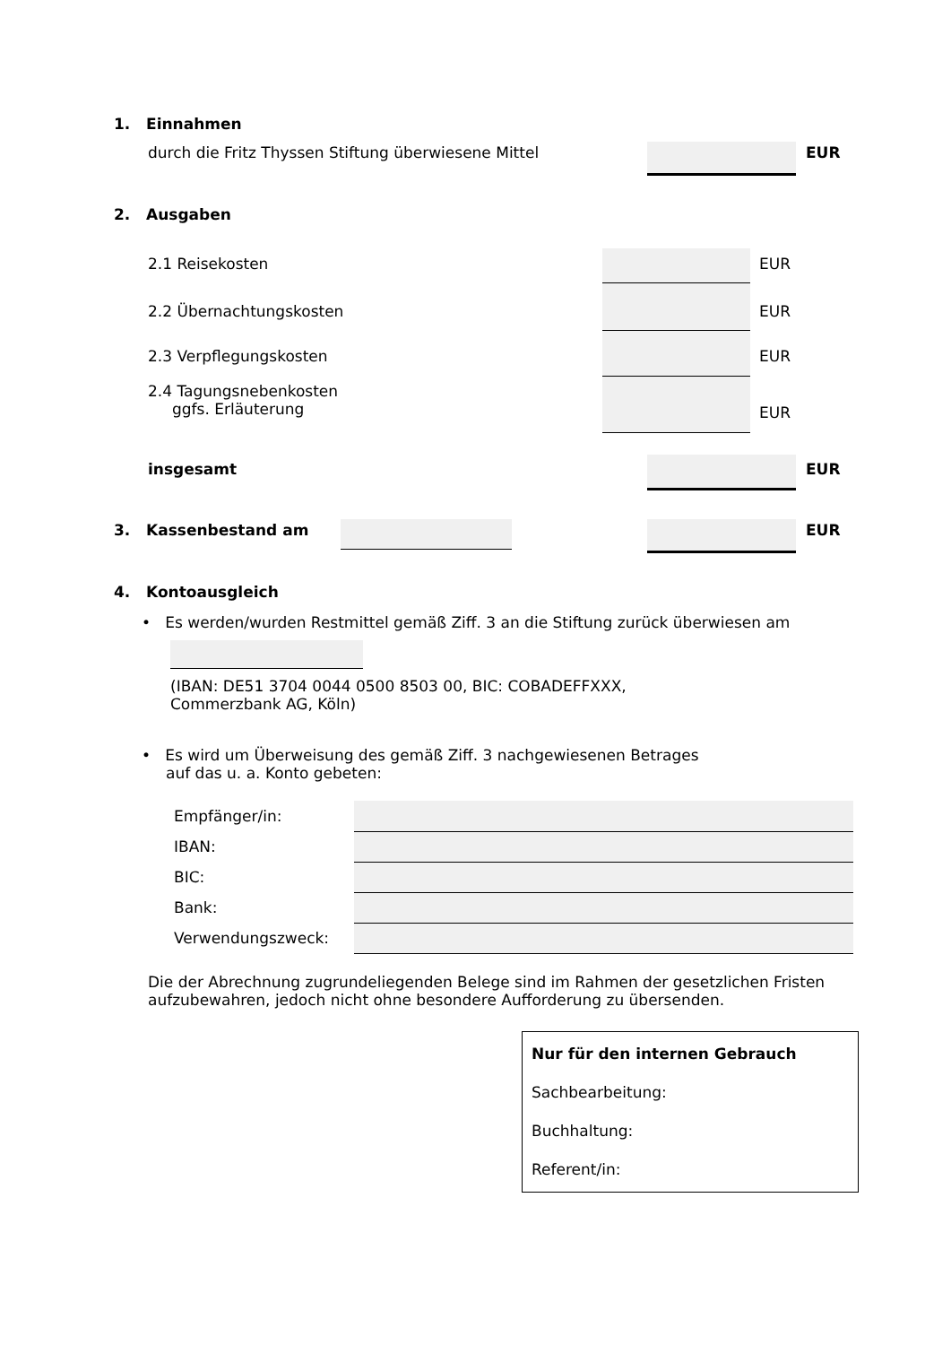1. Einnahmen
durch die Fritz Thyssen Stiftung überwiesene Mittel
EUR
2. Ausgaben
2.1 Reisekosten EUR
2.2 Übernachtungskosten EUR
2.3 Verpflegungskosten EUR
2.4 Tagungsnebenkosten
ggfs. Erläuterung
EUR
insgesamt EUR
3. Kassenbestand am EUR
4. Kontoausgleich
• Es werden/wurden Restmittel gemäß Ziff. 3 an die Stiftung zurück überwiesen am
(IBAN: DE51 3704 0044 0500 8503 00, BIC: COBADEFFXXX,
Commerzbank AG, Köln)
• Es wird um Überweisung des gemäß Ziff. 3 nachgewiesenen Betrages
auf das u. a. Konto gebeten:
| Empfänger/in: | |
| IBAN: | |
| BIC: | |
| Bank: | |
| Verwendungszweck: | |
Die der Abrechnung zugrundeliegenden Belege sind im Rahmen der gesetzlichen Fristen aufzubewahren, jedoch nicht ohne besondere Aufforderung zu übersenden.
Nur für den internen Gebrauch
Sachbearbeitung:
Buchhaltung:
Referent/in: